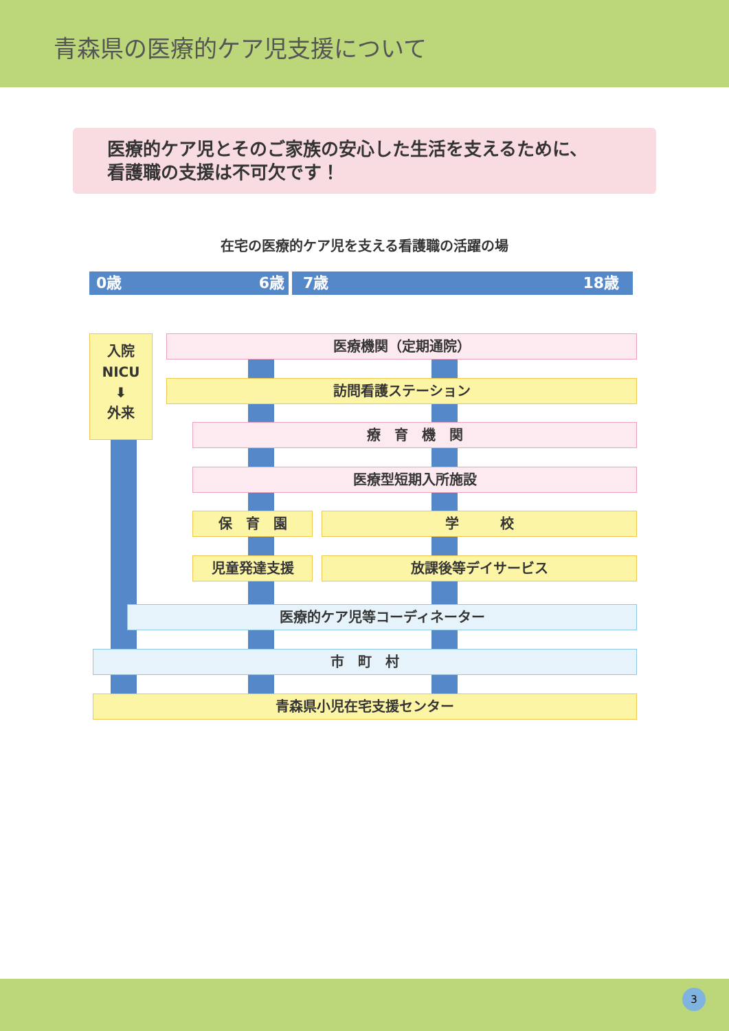青森県の医療的ケア児支援について
医療的ケア児とそのご家族の安心した生活を支えるために、
看護職の支援は不可欠です！
在宅の医療的ケア児を支える看護職の活躍の場
0歳 6歳 7歳 18歳
入院
NICU
⬇
外来
医療機関（定期通院）
訪問看護ステーション
療　育　機　関
医療型短期入所施設
保　育　園 学　　　校
児童発達支援 放課後等デイサービス
医療的ケア児等コーディネーター
市　町　村
青森県小児在宅支援センター
3